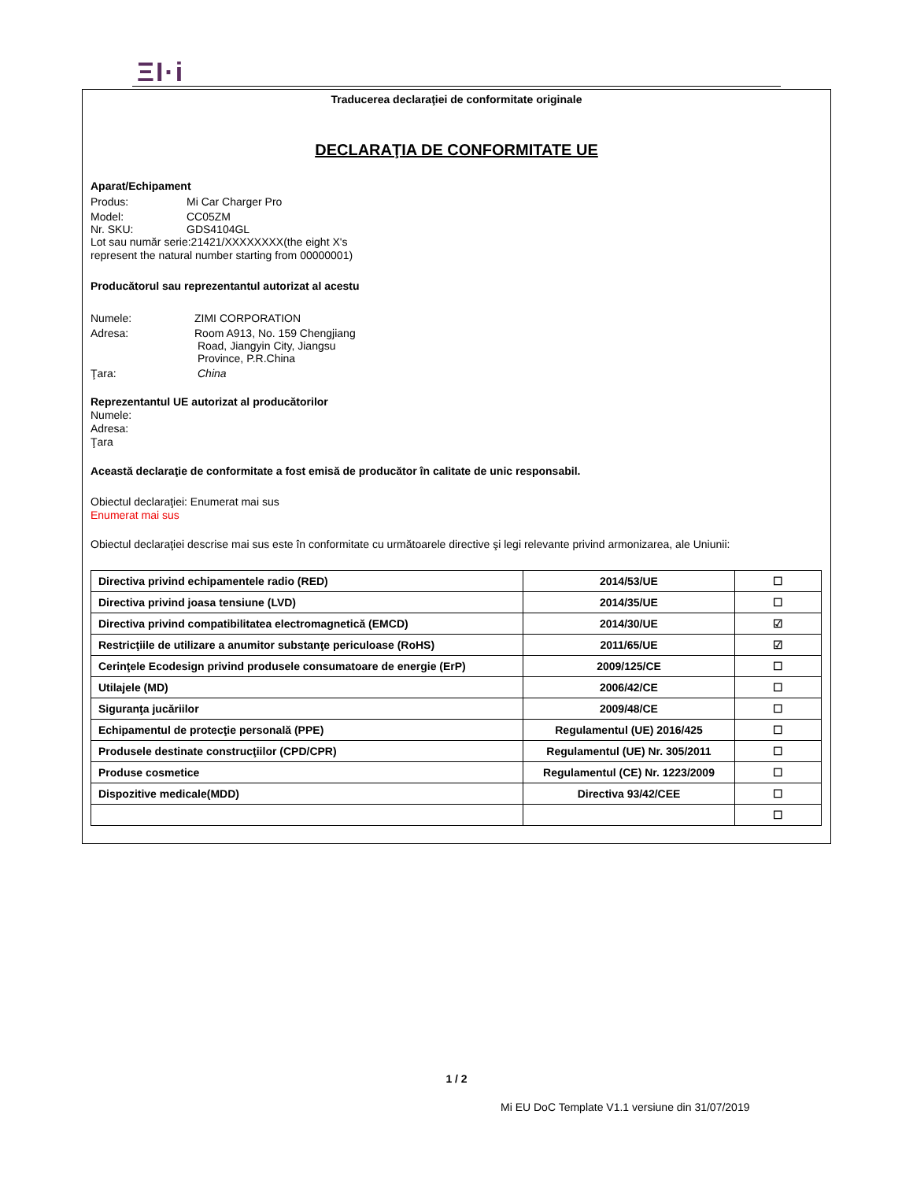ΞI·i
Traducerea declaraţiei de conformitate originale
DECLARAŢIA DE CONFORMITATE UE
Aparat/Echipament
Produs: Mi Car Charger Pro
Model: CC05ZM
Nr. SKU: GDS4104GL
Lot sau număr serie:21421/XXXXXXXX(the eight X's
represent the natural number starting from 00000001)
Producătorul sau reprezentantul autorizat al acestu
Numele: ZIMI CORPORATION
Adresa: Room A913, No. 159 Chengjiang
Road, Jiangyin City, Jiangsu
Province, P.R.China
Ţara: China
Reprezentantul UE autorizat al producătorilor
Numele:
Adresa:
Ţara
Această declaraţie de conformitate a fost emisă de producător în calitate de unic responsabil.
Obiectul declaraţiei: Enumerat mai sus
Enumerat mai sus
Obiectul declaraţiei descrise mai sus este în conformitate cu următoarele directive şi legi relevante privind armonizarea, ale Uniunii:
| Directiva privind echipamentele radio (RED) | 2014/53/UE | ☐ |
| Directiva privind joasa tensiune (LVD) | 2014/35/UE | ☐ |
| Directiva privind compatibilitatea electromagnetică (EMCD) | 2014/30/UE | ☑ |
| Restricţiile de utilizare a anumitor substanţe periculoase (RoHS) | 2011/65/UE | ☑ |
| Cerinţele Ecodesign privind produsele consumatoare de energie (ErP) | 2009/125/CE | ☐ |
| Utilajele (MD) | 2006/42/CE | ☐ |
| Siguranţa jucăriilor | 2009/48/CE | ☐ |
| Echipamentul de protecţie personală (PPE) | Regulamentul (UE) 2016/425 | ☐ |
| Produsele destinate construcţiilor (CPD/CPR) | Regulamentul (UE) Nr. 305/2011 | ☐ |
| Produse cosmetice | Regulamentul (CE) Nr. 1223/2009 | ☐ |
| Dispozitive medicale(MDD) | Directiva 93/42/CEE | ☐ |
| | | ☐ |
1 / 2
Mi EU DoC Template V1.1 versiune din 31/07/2019